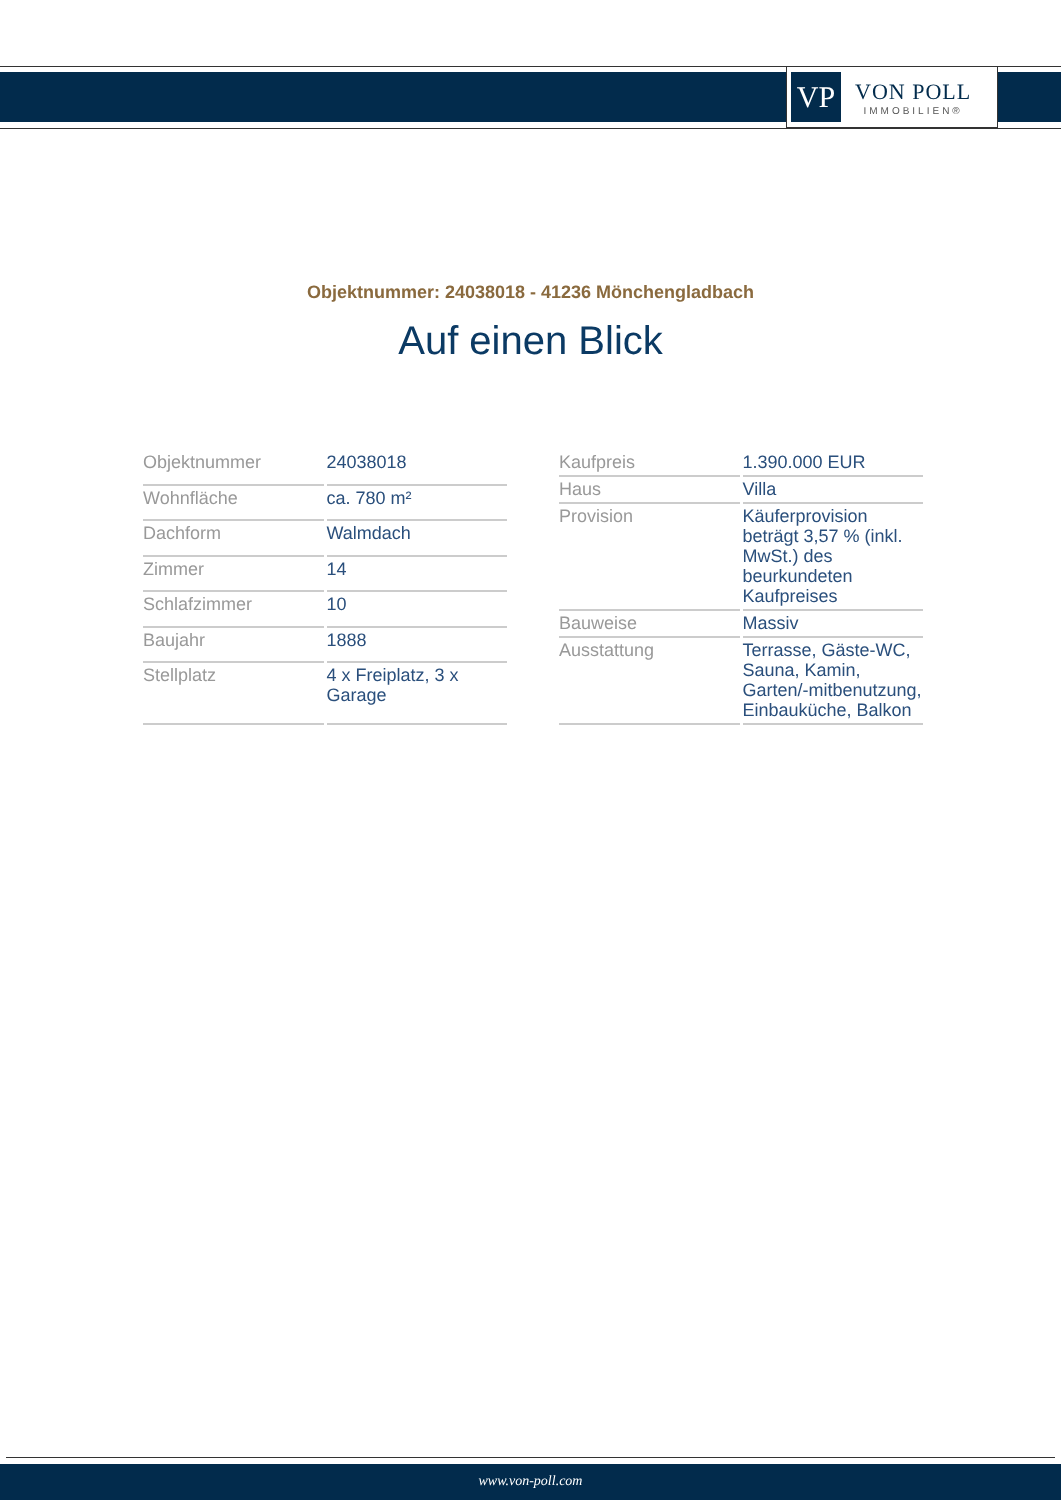VP
VON POLL
IMMOBILIEN®
Objektnummer: 24038018 - 41236 Mönchengladbach
Auf einen Blick
| Objektnummer | 24038018 |
| Wohnfläche | ca. 780 m² |
| Dachform | Walmdach |
| Zimmer | 14 |
| Schlafzimmer | 10 |
| Baujahr | 1888 |
| Stellplatz | 4 x Freiplatz, 3 x Garage |
| Kaufpreis | 1.390.000 EUR |
| Haus | Villa |
| Provision | Käuferprovision beträgt 3,57 % (inkl. MwSt.) des beurkundeten Kaufpreises |
| Bauweise | Massiv |
| Ausstattung | Terrasse, Gäste-WC, Sauna, Kamin, Garten/-mitbenutzung, Einbauküche, Balkon |
www.von-poll.com